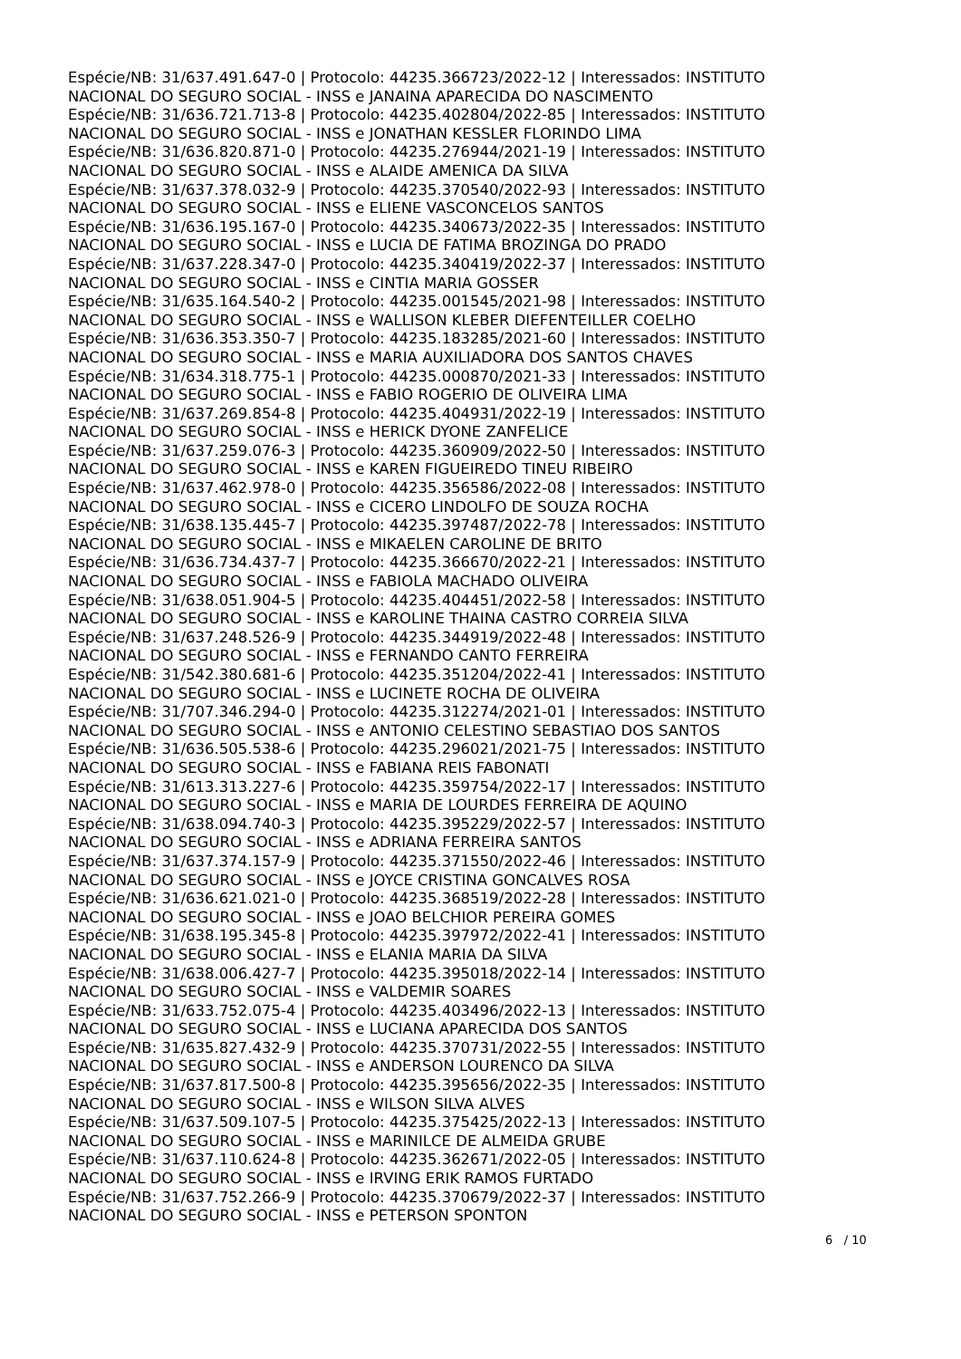Espécie/NB: 31/637.491.647-0 | Protocolo: 44235.366723/2022-12 | Interessados: INSTITUTO NACIONAL DO SEGURO SOCIAL - INSS e JANAINA APARECIDA DO NASCIMENTO
Espécie/NB: 31/636.721.713-8 | Protocolo: 44235.402804/2022-85 | Interessados: INSTITUTO NACIONAL DO SEGURO SOCIAL - INSS e JONATHAN KESSLER FLORINDO LIMA
Espécie/NB: 31/636.820.871-0 | Protocolo: 44235.276944/2021-19 | Interessados: INSTITUTO NACIONAL DO SEGURO SOCIAL - INSS e ALAIDE AMENICA DA SILVA
Espécie/NB: 31/637.378.032-9 | Protocolo: 44235.370540/2022-93 | Interessados: INSTITUTO NACIONAL DO SEGURO SOCIAL - INSS e ELIENE VASCONCELOS SANTOS
Espécie/NB: 31/636.195.167-0 | Protocolo: 44235.340673/2022-35 | Interessados: INSTITUTO NACIONAL DO SEGURO SOCIAL - INSS e LUCIA DE FATIMA BROZINGA DO PRADO
Espécie/NB: 31/637.228.347-0 | Protocolo: 44235.340419/2022-37 | Interessados: INSTITUTO NACIONAL DO SEGURO SOCIAL - INSS e CINTIA MARIA GOSSER
Espécie/NB: 31/635.164.540-2 | Protocolo: 44235.001545/2021-98 | Interessados: INSTITUTO NACIONAL DO SEGURO SOCIAL - INSS e WALLISON KLEBER DIEFENTEILLER COELHO
Espécie/NB: 31/636.353.350-7 | Protocolo: 44235.183285/2021-60 | Interessados: INSTITUTO NACIONAL DO SEGURO SOCIAL - INSS e MARIA AUXILIADORA DOS SANTOS CHAVES
Espécie/NB: 31/634.318.775-1 | Protocolo: 44235.000870/2021-33 | Interessados: INSTITUTO NACIONAL DO SEGURO SOCIAL - INSS e FABIO ROGERIO DE OLIVEIRA LIMA
Espécie/NB: 31/637.269.854-8 | Protocolo: 44235.404931/2022-19 | Interessados: INSTITUTO NACIONAL DO SEGURO SOCIAL - INSS e HERICK DYONE ZANFELICE
Espécie/NB: 31/637.259.076-3 | Protocolo: 44235.360909/2022-50 | Interessados: INSTITUTO NACIONAL DO SEGURO SOCIAL - INSS e KAREN FIGUEIREDO TINEU RIBEIRO
Espécie/NB: 31/637.462.978-0 | Protocolo: 44235.356586/2022-08 | Interessados: INSTITUTO NACIONAL DO SEGURO SOCIAL - INSS e CICERO LINDOLFO DE SOUZA ROCHA
Espécie/NB: 31/638.135.445-7 | Protocolo: 44235.397487/2022-78 | Interessados: INSTITUTO NACIONAL DO SEGURO SOCIAL - INSS e MIKAELEN CAROLINE DE BRITO
Espécie/NB: 31/636.734.437-7 | Protocolo: 44235.366670/2022-21 | Interessados: INSTITUTO NACIONAL DO SEGURO SOCIAL - INSS e FABIOLA MACHADO OLIVEIRA
Espécie/NB: 31/638.051.904-5 | Protocolo: 44235.404451/2022-58 | Interessados: INSTITUTO NACIONAL DO SEGURO SOCIAL - INSS e KAROLINE THAINA CASTRO CORREIA SILVA
Espécie/NB: 31/637.248.526-9 | Protocolo: 44235.344919/2022-48 | Interessados: INSTITUTO NACIONAL DO SEGURO SOCIAL - INSS e FERNANDO CANTO FERREIRA
Espécie/NB: 31/542.380.681-6 | Protocolo: 44235.351204/2022-41 | Interessados: INSTITUTO NACIONAL DO SEGURO SOCIAL - INSS e LUCINETE ROCHA DE OLIVEIRA
Espécie/NB: 31/707.346.294-0 | Protocolo: 44235.312274/2021-01 | Interessados: INSTITUTO NACIONAL DO SEGURO SOCIAL - INSS e ANTONIO CELESTINO SEBASTIAO DOS SANTOS
Espécie/NB: 31/636.505.538-6 | Protocolo: 44235.296021/2021-75 | Interessados: INSTITUTO NACIONAL DO SEGURO SOCIAL - INSS e FABIANA REIS FABONATI
Espécie/NB: 31/613.313.227-6 | Protocolo: 44235.359754/2022-17 | Interessados: INSTITUTO NACIONAL DO SEGURO SOCIAL - INSS e MARIA DE LOURDES FERREIRA DE AQUINO
Espécie/NB: 31/638.094.740-3 | Protocolo: 44235.395229/2022-57 | Interessados: INSTITUTO NACIONAL DO SEGURO SOCIAL - INSS e ADRIANA FERREIRA SANTOS
Espécie/NB: 31/637.374.157-9 | Protocolo: 44235.371550/2022-46 | Interessados: INSTITUTO NACIONAL DO SEGURO SOCIAL - INSS e JOYCE CRISTINA GONCALVES ROSA
Espécie/NB: 31/636.621.021-0 | Protocolo: 44235.368519/2022-28 | Interessados: INSTITUTO NACIONAL DO SEGURO SOCIAL - INSS e JOAO BELCHIOR PEREIRA GOMES
Espécie/NB: 31/638.195.345-8 | Protocolo: 44235.397972/2022-41 | Interessados: INSTITUTO NACIONAL DO SEGURO SOCIAL - INSS e ELANIA MARIA DA SILVA
Espécie/NB: 31/638.006.427-7 | Protocolo: 44235.395018/2022-14 | Interessados: INSTITUTO NACIONAL DO SEGURO SOCIAL - INSS e VALDEMIR SOARES
Espécie/NB: 31/633.752.075-4 | Protocolo: 44235.403496/2022-13 | Interessados: INSTITUTO NACIONAL DO SEGURO SOCIAL - INSS e LUCIANA APARECIDA DOS SANTOS
Espécie/NB: 31/635.827.432-9 | Protocolo: 44235.370731/2022-55 | Interessados: INSTITUTO NACIONAL DO SEGURO SOCIAL - INSS e ANDERSON LOURENCO DA SILVA
Espécie/NB: 31/637.817.500-8 | Protocolo: 44235.395656/2022-35 | Interessados: INSTITUTO NACIONAL DO SEGURO SOCIAL - INSS e WILSON SILVA ALVES
Espécie/NB: 31/637.509.107-5 | Protocolo: 44235.375425/2022-13 | Interessados: INSTITUTO NACIONAL DO SEGURO SOCIAL - INSS e MARINILCE DE ALMEIDA GRUBE
Espécie/NB: 31/637.110.624-8 | Protocolo: 44235.362671/2022-05 | Interessados: INSTITUTO NACIONAL DO SEGURO SOCIAL - INSS e IRVING ERIK RAMOS FURTADO
Espécie/NB: 31/637.752.266-9 | Protocolo: 44235.370679/2022-37 | Interessados: INSTITUTO NACIONAL DO SEGURO SOCIAL - INSS e PETERSON SPONTON
6 / 10